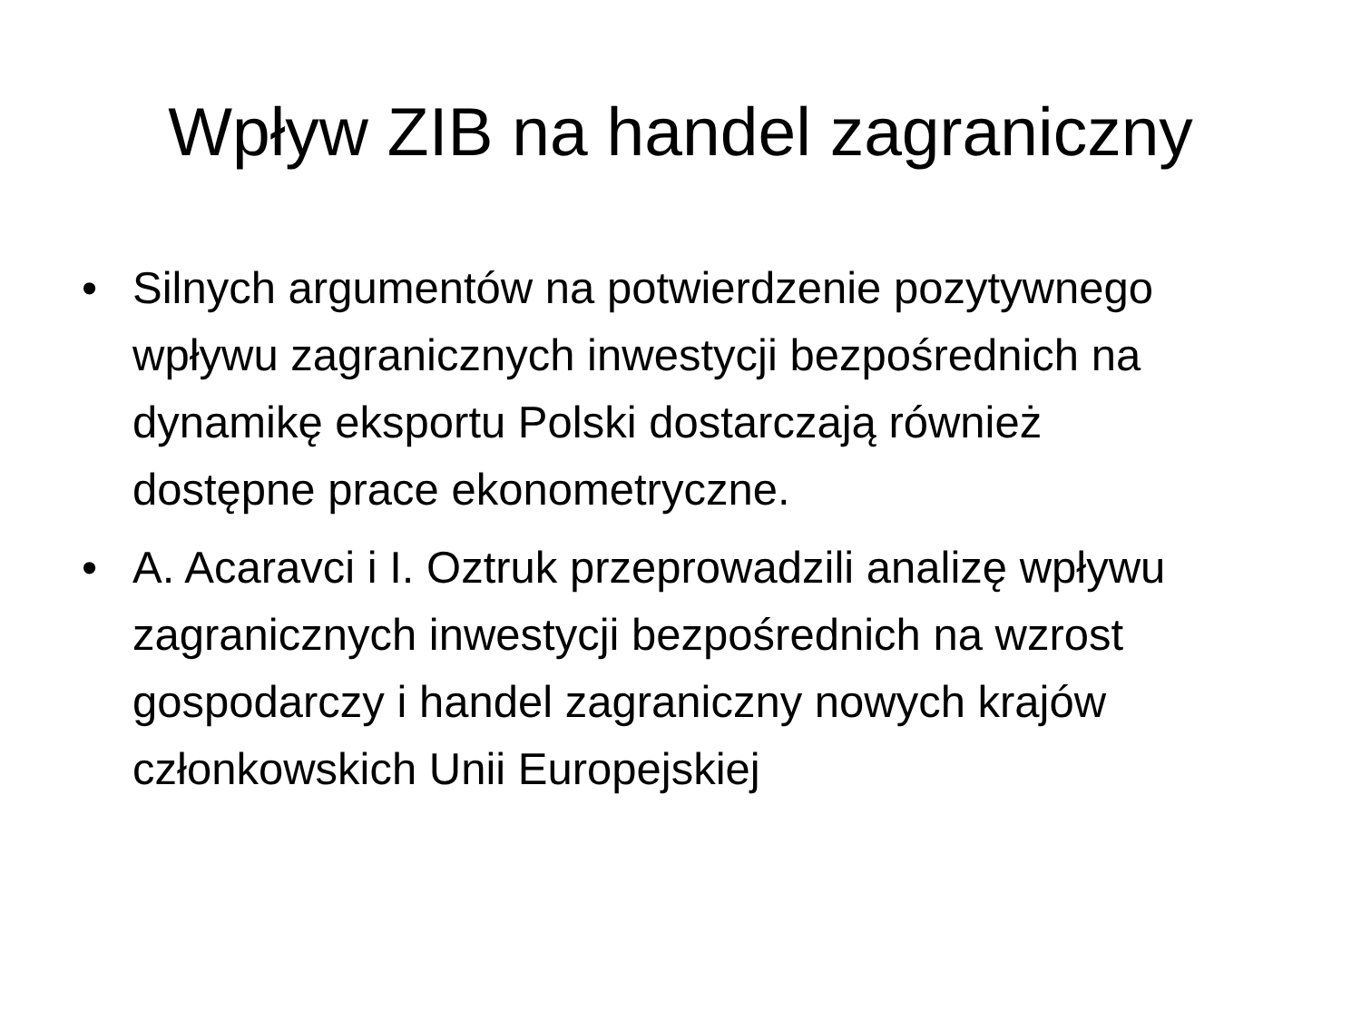Wpływ ZIB na handel zagraniczny
• Silnych argumentów na potwierdzenie pozytywnego wpływu zagranicznych inwestycji bezpośrednich na dynamikę eksportu Polski dostarczają również dostępne prace ekonometryczne.
• A. Acaravci i I. Oztruk przeprowadzili analizę wpływu zagranicznych inwestycji bezpośrednich na wzrost gospodarczy i handel zagraniczny nowych krajów członkowskich Unii Europejskiej